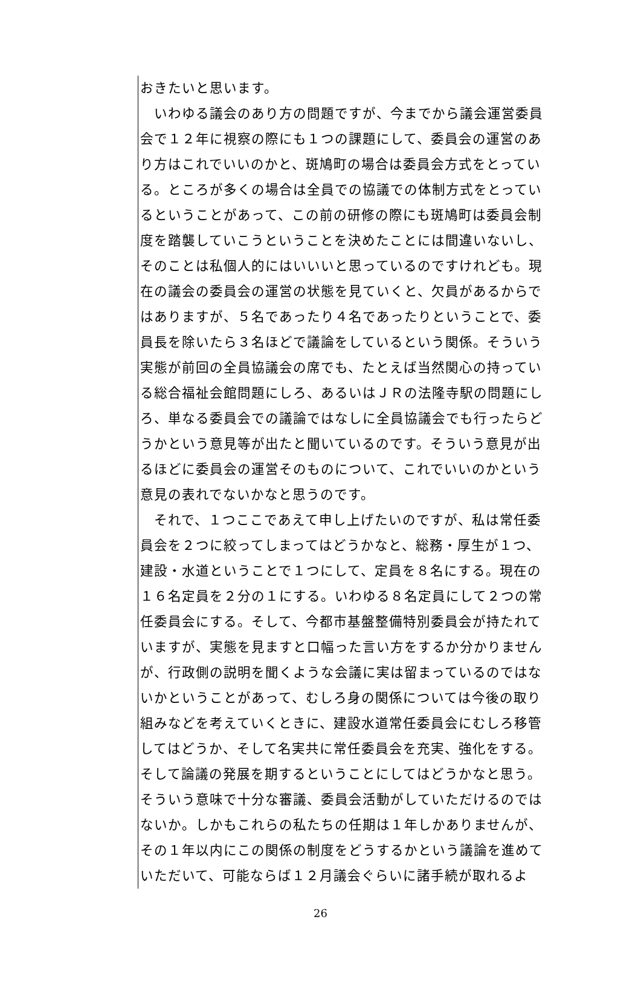おきたいと思います。
　いわゆる議会のあり方の問題ですが、今までから議会運営委員会で１２年に視察の際にも１つの課題にして、委員会の運営のあり方はこれでいいのかと、斑鳩町の場合は委員会方式をとっている。ところが多くの場合は全員での協議での体制方式をとっているということがあって、この前の研修の際にも斑鳩町は委員会制度を踏襲していこうということを決めたことには間違いないし、そのことは私個人的にはいいいと思っているのですけれども。現在の議会の委員会の運営の状態を見ていくと、欠員があるからではありますが、５名であったり４名であったりということで、委員長を除いたら３名ほどで議論をしているという関係。そういう実態が前回の全員協議会の席でも、たとえば当然関心の持っている総合福祉会館問題にしろ、あるいはＪＲの法隆寺駅の問題にしろ、単なる委員会での議論ではなしに全員協議会でも行ったらどうかという意見等が出たと聞いているのです。そういう意見が出るほどに委員会の運営そのものについて、これでいいのかという意見の表れでないかなと思うのです。
　それで、１つここであえて申し上げたいのですが、私は常任委員会を２つに絞ってしまってはどうかなと、総務・厚生が１つ、建設・水道ということで１つにして、定員を８名にする。現在の１６名定員を２分の１にする。いわゆる８名定員にして２つの常任委員会にする。そして、今都市基盤整備特別委員会が持たれていますが、実態を見ますと口幅った言い方をするか分かりませんが、行政側の説明を聞くような会議に実は留まっているのではないかということがあって、むしろ身の関係については今後の取り組みなどを考えていくときに、建設水道常任委員会にむしろ移管してはどうか、そして名実共に常任委員会を充実、強化をする。そして論議の発展を期するということにしてはどうかなと思う。そういう意味で十分な審議、委員会活動がしていただけるのではないか。しかもこれらの私たちの任期は１年しかありませんが、その１年以内にこの関係の制度をどうするかという議論を進めていただいて、可能ならば１２月議会ぐらいに諸手続が取れるよ
26